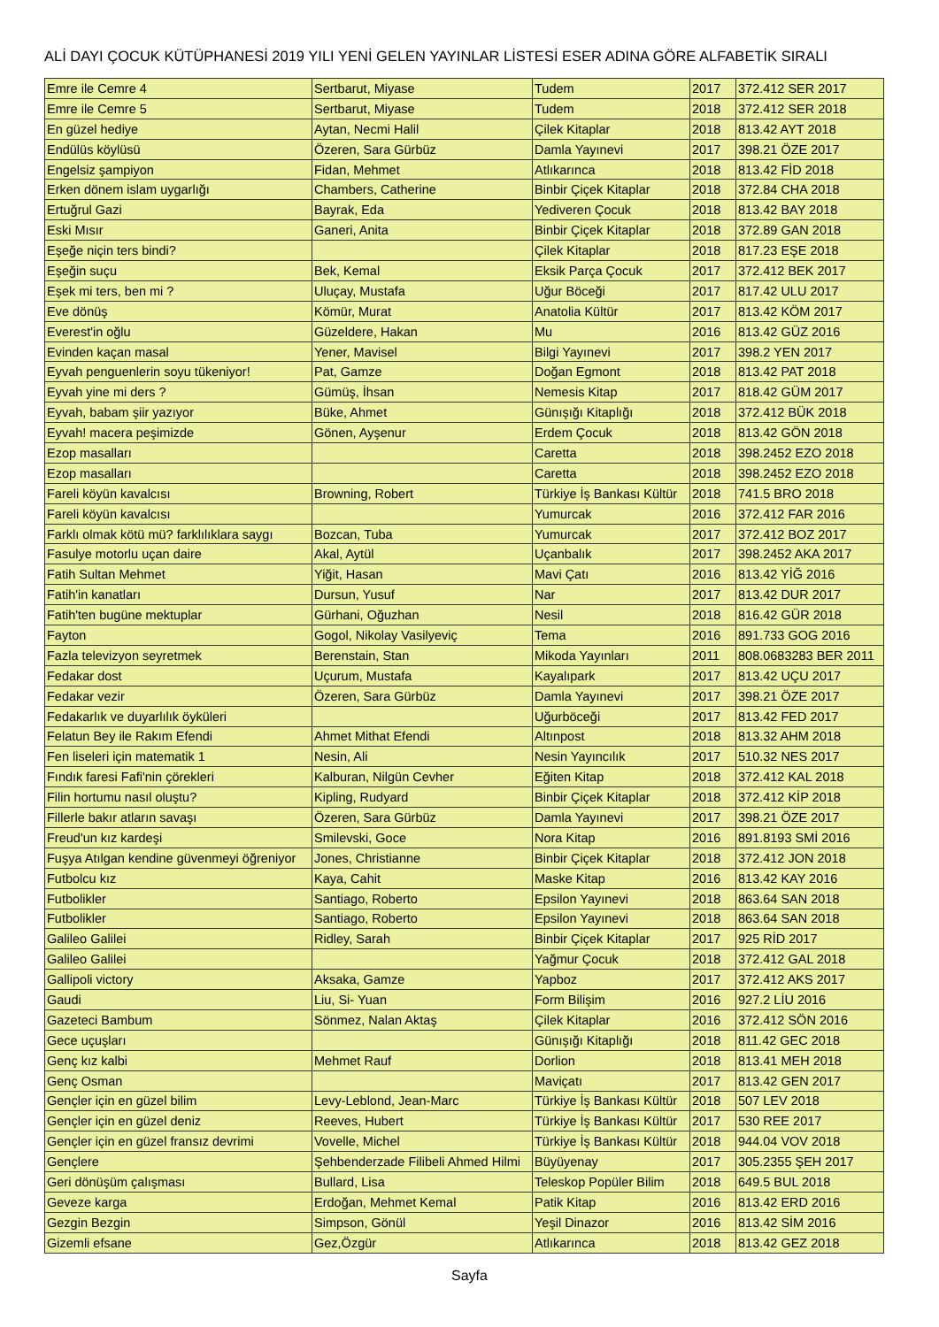ALİ DAYI ÇOCUK KÜTÜPHANESİ 2019 YILI YENİ GELEN YAYINLAR LİSTESİ ESER ADINA GÖRE ALFABETİK SIRALI
| Emre ile Cemre 4 | Sertbarut, Miyase | Tudem | 2017 | 372.412 SER 2017 |
| Emre ile Cemre 5 | Sertbarut, Miyase | Tudem | 2018 | 372.412 SER 2018 |
| En güzel hediye | Aytan, Necmi Halil | Çilek Kitaplar | 2018 | 813.42 AYT 2018 |
| Endülüs köylüsü | Özeren, Sara Gürbüz | Damla Yayınevi | 2017 | 398.21 ÖZE 2017 |
| Engelsiz şampiyon | Fidan, Mehmet | Atlıkarınca | 2018 | 813.42 FİD 2018 |
| Erken dönem islam uygarlığı | Chambers, Catherine | Binbir Çiçek Kitaplar | 2018 | 372.84 CHA 2018 |
| Ertuğrul Gazi | Bayrak, Eda | Yediveren Çocuk | 2018 | 813.42 BAY 2018 |
| Eski Mısır | Ganeri, Anita | Binbir Çiçek Kitaplar | 2018 | 372.89 GAN 2018 |
| Eşeğe niçin ters bindi? | | Çilek Kitaplar | 2018 | 817.23 EŞE 2018 |
| Eşeğin suçu | Bek, Kemal | Eksik Parça Çocuk | 2017 | 372.412 BEK 2017 |
| Eşek mi ters, ben mi ? | Uluçay, Mustafa | Uğur Böceği | 2017 | 817.42 ULU 2017 |
| Eve dönüş | Kömür, Murat | Anatolia Kültür | 2017 | 813.42 KÖM 2017 |
| Everest'in oğlu | Güzeldere, Hakan | Mu | 2016 | 813.42 GÜZ 2016 |
| Evinden kaçan masal | Yener, Mavisel | Bilgi Yayınevi | 2017 | 398.2 YEN 2017 |
| Eyvah penguenlerin soyu tükeniyor! | Pat, Gamze | Doğan Egmont | 2018 | 813.42 PAT 2018 |
| Eyvah yine mi ders ? | Gümüş, İhsan | Nemesis Kitap | 2017 | 818.42 GÜM 2017 |
| Eyvah, babam şiir yazıyor | Büke, Ahmet | Günışığı Kitaplığı | 2018 | 372.412 BÜK 2018 |
| Eyvah! macera peşimizde | Gönen, Ayşenur | Erdem Çocuk | 2018 | 813.42 GÖN 2018 |
| Ezop masalları | | Caretta | 2018 | 398.2452 EZO 2018 |
| Ezop masalları | | Caretta | 2018 | 398.2452 EZO 2018 |
| Fareli köyün kavalcısı | Browning, Robert | Türkiye İş Bankası Kültür | 2018 | 741.5 BRO 2018 |
| Fareli köyün kavalcısı | | Yumurcak | 2016 | 372.412 FAR 2016 |
| Farklı olmak kötü mü? farklılıklara saygı | Bozcan, Tuba | Yumurcak | 2017 | 372.412 BOZ 2017 |
| Fasulye motorlu uçan daire | Akal, Aytül | Uçanbalık | 2017 | 398.2452 AKA 2017 |
| Fatih Sultan Mehmet | Yiğit, Hasan | Mavi Çatı | 2016 | 813.42 YİĞ 2016 |
| Fatih'in kanatları | Dursun, Yusuf | Nar | 2017 | 813.42 DUR 2017 |
| Fatih'ten bugüne mektuplar | Gürhani, Oğuzhan | Nesil | 2018 | 816.42 GÜR 2018 |
| Fayton | Gogol, Nikolay Vasilyeviç | Tema | 2016 | 891.733 GOG 2016 |
| Fazla televizyon seyretmek | Berenstain, Stan | Mikoda Yayınları | 2011 | 808.0683283 BER 2011 |
| Fedakar dost | Uçurum, Mustafa | Kayalıpark | 2017 | 813.42 UÇU 2017 |
| Fedakar vezir | Özeren, Sara Gürbüz | Damla Yayınevi | 2017 | 398.21 ÖZE 2017 |
| Fedakarlık ve duyarlılık öyküleri | | Uğurböceği | 2017 | 813.42 FED 2017 |
| Felatun Bey ile Rakım Efendi | Ahmet Mithat Efendi | Altınpost | 2018 | 813.32 AHM 2018 |
| Fen liseleri için matematik 1 | Nesin, Ali | Nesin Yayıncılık | 2017 | 510.32 NES 2017 |
| Fındık faresi Fafi'nin çörekleri | Kalburan, Nilgün Cevher | Eğiten Kitap | 2018 | 372.412 KAL 2018 |
| Filin hortumu nasıl oluştu? | Kipling, Rudyard | Binbir Çiçek Kitaplar | 2018 | 372.412 KİP 2018 |
| Fillerle bakır atların savaşı | Özeren, Sara Gürbüz | Damla Yayınevi | 2017 | 398.21 ÖZE 2017 |
| Freud'un kız kardeşi | Smilevski, Goce | Nora Kitap | 2016 | 891.8193 SMİ 2016 |
| Fuşya Atılgan kendine güvenmeyi öğreniyor | Jones, Christianne | Binbir Çiçek Kitaplar | 2018 | 372.412 JON 2018 |
| Futbolcu kız | Kaya, Cahit | Maske Kitap | 2016 | 813.42 KAY 2016 |
| Futbolikler | Santiago, Roberto | Epsilon Yayınevi | 2018 | 863.64 SAN 2018 |
| Futbolikler | Santiago, Roberto | Epsilon Yayınevi | 2018 | 863.64 SAN 2018 |
| Galileo Galilei | Ridley, Sarah | Binbir Çiçek Kitaplar | 2017 | 925 RİD 2017 |
| Galileo Galilei | | Yağmur Çocuk | 2018 | 372.412 GAL 2018 |
| Gallipoli victory | Aksaka, Gamze | Yapboz | 2017 | 372.412 AKS 2017 |
| Gaudi | Liu, Si- Yuan | Form Bilişim | 2016 | 927.2 LİU 2016 |
| Gazeteci Bambum | Sönmez, Nalan Aktaş | Çilek Kitaplar | 2016 | 372.412 SÖN 2016 |
| Gece uçuşları | | Günışığı Kitaplığı | 2018 | 811.42 GEC 2018 |
| Genç kız kalbi | Mehmet Rauf | Dorlion | 2018 | 813.41 MEH 2018 |
| Genç Osman | | Maviçatı | 2017 | 813.42 GEN 2017 |
| Gençler için en güzel bilim | Levy-Leblond, Jean-Marc | Türkiye İş Bankası Kültür | 2018 | 507 LEV 2018 |
| Gençler için en güzel deniz | Reeves, Hubert | Türkiye İş Bankası Kültür | 2017 | 530 REE 2017 |
| Gençler için en güzel fransız devrimi | Vovelle, Michel | Türkiye İş Bankası Kültür | 2018 | 944.04 VOV 2018 |
| Gençlere | Şehbenderzade Filibeli Ahmed Hilmi | Büyüyenay | 2017 | 305.2355 ŞEH 2017 |
| Geri dönüşüm çalışması | Bullard, Lisa | Teleskop Popüler Bilim | 2018 | 649.5 BUL 2018 |
| Geveze karga | Erdoğan, Mehmet Kemal | Patik Kitap | 2016 | 813.42 ERD 2016 |
| Gezgin Bezgin | Simpson, Gönül | Yeşil Dinazor | 2016 | 813.42 SİM 2016 |
| Gizemli efsane | Gez,Özgür | Atlıkarınca | 2018 | 813.42 GEZ 2018 |
Sayfa